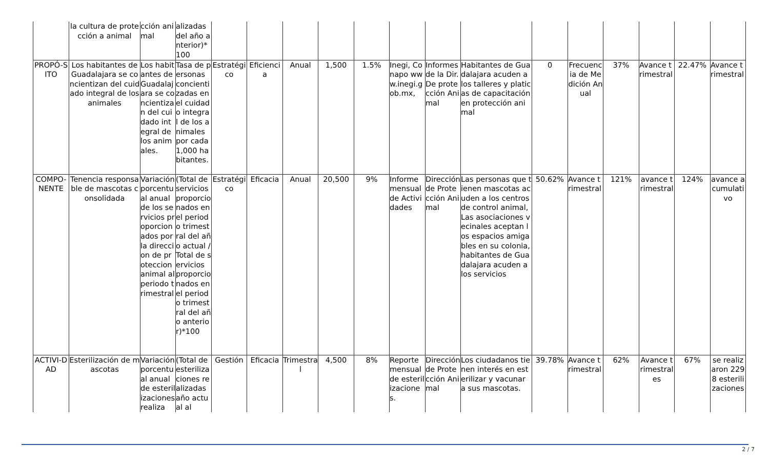| | la cultura de protección a animal | cción animal | alizadas del año anterior)*100 | | | | | | | | | | | | | | |
| PROPÓ-SITO | Los habitantes de Guadalajara se concientizan del cuidado integral de los animales | Los habitantes de Guadalajara se concientizan del cuidado integral de los animales. | Tasa de personas concientizadas en el cuidado integral de los animales por cada 1,000 habitantes. | Estratégico | Eficiencia | Anual | 1,500 | 1.5% | Inegi, Conapo www.inegi.gob.mx, | Informes de la Dir. De protección Animal | Habitantes de Guadalajara acuden a los talleres y platicas de capacitación en protección animal | 0 | Frecuencia de Medición Anual | 37% | Avance trimestral | 22.47% | Avance trimestral |
| COMPO-NENTE | Tenencia responsable de mascotas consolidada | Variación porcentual anual de los servicios proporcionados por la direccion de proteccion animal al periodo trimestral | (Total de servicios proporcionados en el periodo trimestral del año actual / Total de servicios proporcionados en el periodo trimestral del año anterior)*100 | Estratégico | Eficacia | Anual | 20,500 | 9% | Informe mensual de Actividades | Dirección de Protección Animal | Las personas que tienen mascotas acuden a los centros de control animal, Las asociaciones vecinales aceptan los espacios amigables en su colonia, habitantes de Guadalajara acuden a los servicios | 50.62% | Avance trimestral | 121% | avance trimestral | 124% | avance acumulativo |
| ACTIVI-DAD | Esterilización de mascotas | Variación porcentual anual de esterilizaciones realiza | (Total de esterilizaciones realizadas año actual al | Gestión | Eficacia | Trimestral | 4,500 | 8% | Reporte mensual de esterilizaciones. | Dirección de Protección Animal | Los ciudadanos tienen interés en esterilizar y vacunar a sus mascotas. | 39.78% | Avance trimestral | 62% | Avance trimestrales | 67% | se realizaron 2298 esterilizaciones |
2 / 7